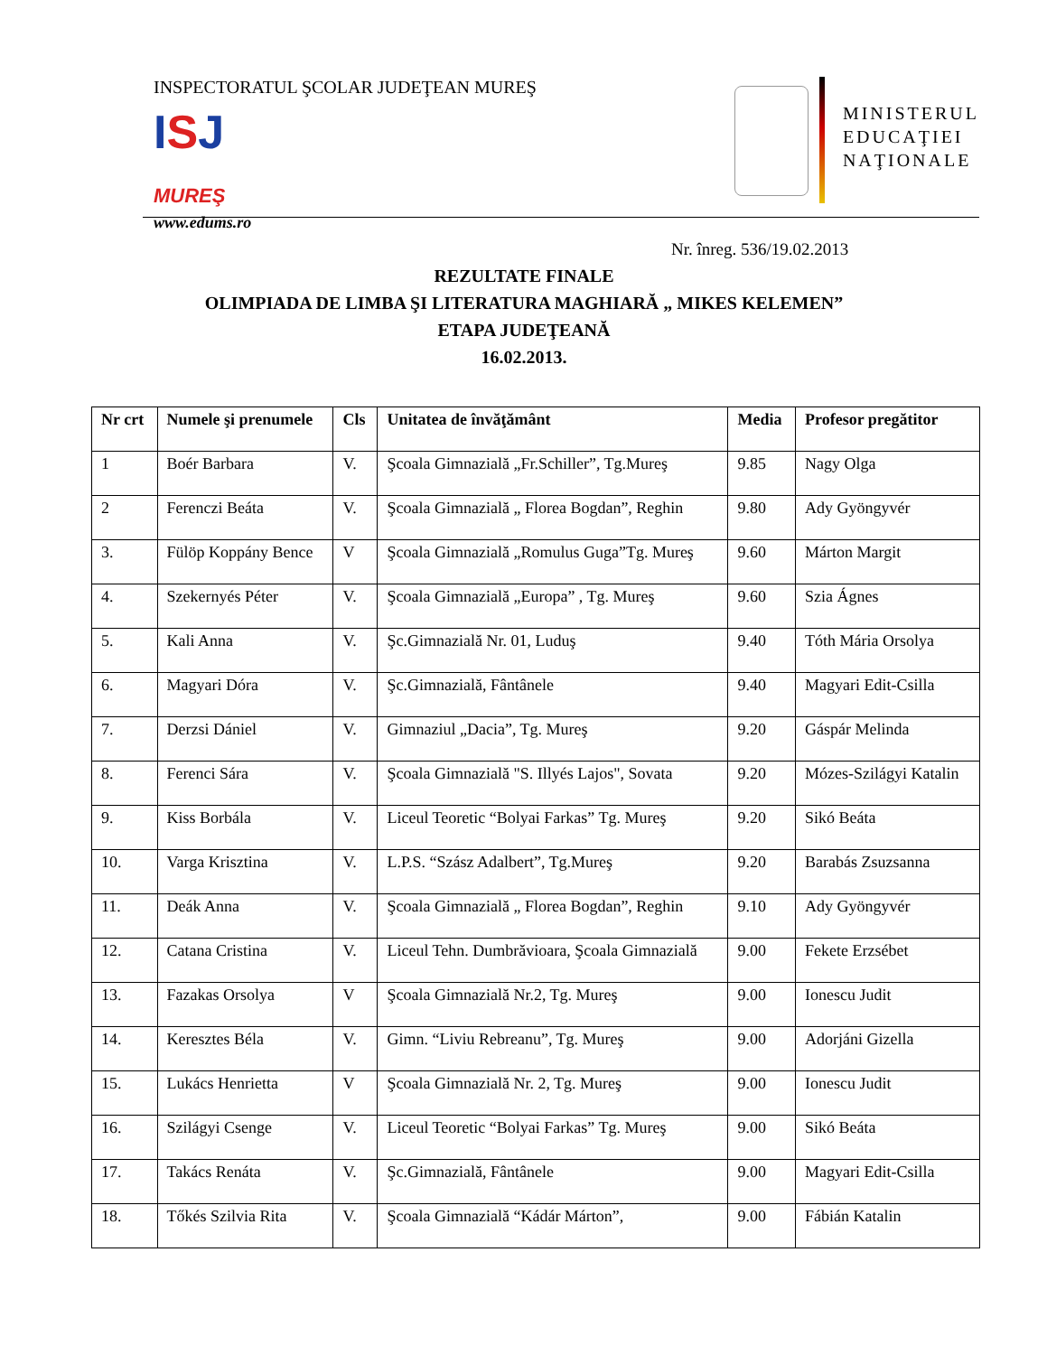INSPECTORATUL ŞCOLAR JUDEŢEAN MUREŞ
ISJ
MUREŞ
www.edums.ro
MINISTERUL
EDUCAŢIEI
NAŢIONALE
Nr. înreg. 536/19.02.2013
REZULTATE FINALE
OLIMPIADA DE LIMBA ŞI LITERATURA MAGHIARĂ „ MIKES KELEMEN”
ETAPA JUDEŢEANĂ
16.02.2013.
| Nr crt | Numele şi prenumele | Cls | Unitatea de învăţământ | Media | Profesor pregătitor |
| --- | --- | --- | --- | --- | --- |
| 1 | Boér Barbara | V. | Şcoala Gimnazială „Fr.Schiller”, Tg.Mureş | 9.85 | Nagy Olga |
| 2 | Ferenczi Beáta | V. | Şcoala Gimnazială „ Florea Bogdan”, Reghin | 9.80 | Ady Gyöngyvér |
| 3. | Fülöp Koppány Bence | V | Şcoala Gimnazială „Romulus Guga”Tg. Mureş | 9.60 | Márton Margit |
| 4. | Szekernyés Péter | V. | Şcoala Gimnazială „Europa” , Tg. Mureş | 9.60 | Szia Ágnes |
| 5. | Kali Anna | V. | Şc.Gimnazială Nr. 01, Luduş | 9.40 | Tóth Mária Orsolya |
| 6. | Magyari Dóra | V. | Şc.Gimnazială, Fântânele | 9.40 | Magyari Edit-Csilla |
| 7. | Derzsi Dániel | V. | Gimnaziul „Dacia”, Tg. Mureş | 9.20 | Gáspár Melinda |
| 8. | Ferenci Sára | V. | Şcoala Gimnazială "S. Illyés Lajos", Sovata | 9.20 | Mózes-Szilágyi Katalin |
| 9. | Kiss Borbála | V. | Liceul Teoretic “Bolyai Farkas” Tg. Mureş | 9.20 | Sikó Beáta |
| 10. | Varga Krisztina | V. | L.P.S. “Szász Adalbert”, Tg.Mureş | 9.20 | Barabás Zsuzsanna |
| 11. | Deák Anna | V. | Şcoala Gimnazială „ Florea Bogdan”, Reghin | 9.10 | Ady Gyöngyvér |
| 12. | Catana Cristina | V. | Liceul Tehn. Dumbrăvioara, Şcoala Gimnazială | 9.00 | Fekete Erzsébet |
| 13. | Fazakas Orsolya | V | Şcoala Gimnazială Nr.2, Tg. Mureş | 9.00 | Ionescu Judit |
| 14. | Keresztes Béla | V. | Gimn. “Liviu Rebreanu”, Tg. Mureş | 9.00 | Adorjáni Gizella |
| 15. | Lukács Henrietta | V | Şcoala Gimnazială Nr. 2, Tg. Mureş | 9.00 | Ionescu Judit |
| 16. | Szilágyi Csenge | V. | Liceul Teoretic “Bolyai Farkas” Tg. Mureş | 9.00 | Sikó Beáta |
| 17. | Takács Renáta | V. | Şc.Gimnazială, Fântânele | 9.00 | Magyari Edit-Csilla |
| 18. | Tőkés Szilvia Rita | V. | Şcoala Gimnazială “Kádár Márton”, | 9.00 | Fábián Katalin |